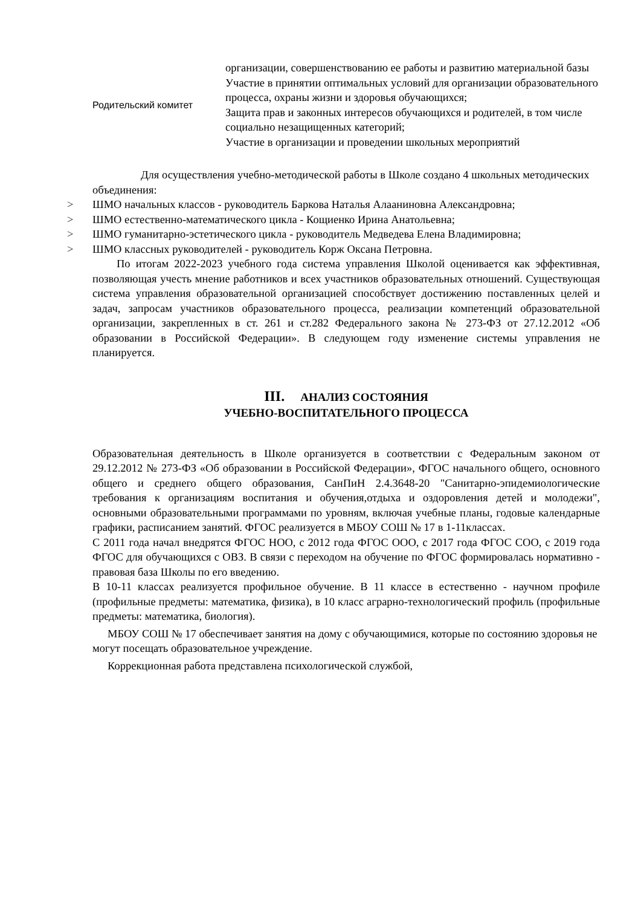| Родительский комитет | организации, совершенствованию ее работы и развитию материальной базы Участие в принятии оптимальных условий для организации образовательного процесса, охраны жизни и здоровья обучающихся; Защита прав и законных интересов обучающихся и родителей, в том числе социально незащищенных категорий; Участие в организации и проведении школьных мероприятий |
Для осуществления учебно-методической работы в Школе создано 4 школьных методических объединения:
> ШМО начальных классов - руководитель Баркова Наталья Алааниновна Александровна;
> ШМО естественно-математического цикла - Кощиенко Ирина Анатольевна;
> ШМО гуманитарно-эстетического цикла - руководитель Медведева Елена Владимировна;
> ШМО классных руководителей - руководитель Корж Оксана Петровна.
По итогам 2022-2023 учебного года система управления Школой оценивается как эффективная, позволяющая учесть мнение работников и всех участников образовательных отношений. Существующая система управления образовательной организацией способствует достижению поставленных целей и задач, запросам участников образовательного процесса, реализации компетенций образовательной организации, закрепленных в ст. 261 и ст.282 Федерального закона № 273-ФЗ от 27.12.2012 «Об образовании в Российской Федерации». В следующем году изменение системы управления не планируется.
III. АНАЛИЗ СОСТОЯНИЯ
УЧЕБНО-ВОСПИТАТЕЛЬНОГО ПРОЦЕССА
Образовательная деятельность в Школе организуется в соответствии с Федеральным законом от 29.12.2012 № 273-ФЗ «Об образовании в Российской Федерации», ФГОС начального общего, основного общего и среднего общего образования, СанПиН 2.4.3648-20 "Санитарно-эпидемиологические требования к организациям воспитания и обучения,отдыха и оздоровления детей и молодежи", основными образовательными программами по уровням, включая учебные планы, годовые календарные графики, расписанием занятий. ФГОС реализуется в МБОУ СОШ № 17 в 1-11классах.
С 2011 года начал внедрятся ФГОС НОО, с 2012 года ФГОС ООО, с 2017 года ФГОС СОО, с 2019 года ФГОС для обучающихся с ОВЗ. В связи с переходом на обучение по ФГОС формировалась нормативно - правовая база Школы по его введению.
В 10-11 классах реализуется профильное обучение. В 11 классе в естественно - научном профиле (профильные предметы: математика, физика), в 10 класс аграрно-технологический профиль (профильные предметы: математика, биология).
МБОУ СОШ № 17 обеспечивает занятия на дому с обучающимися, которые по состоянию здоровья не могут посещать образовательное учреждение.
Коррекционная работа представлена психологической службой,